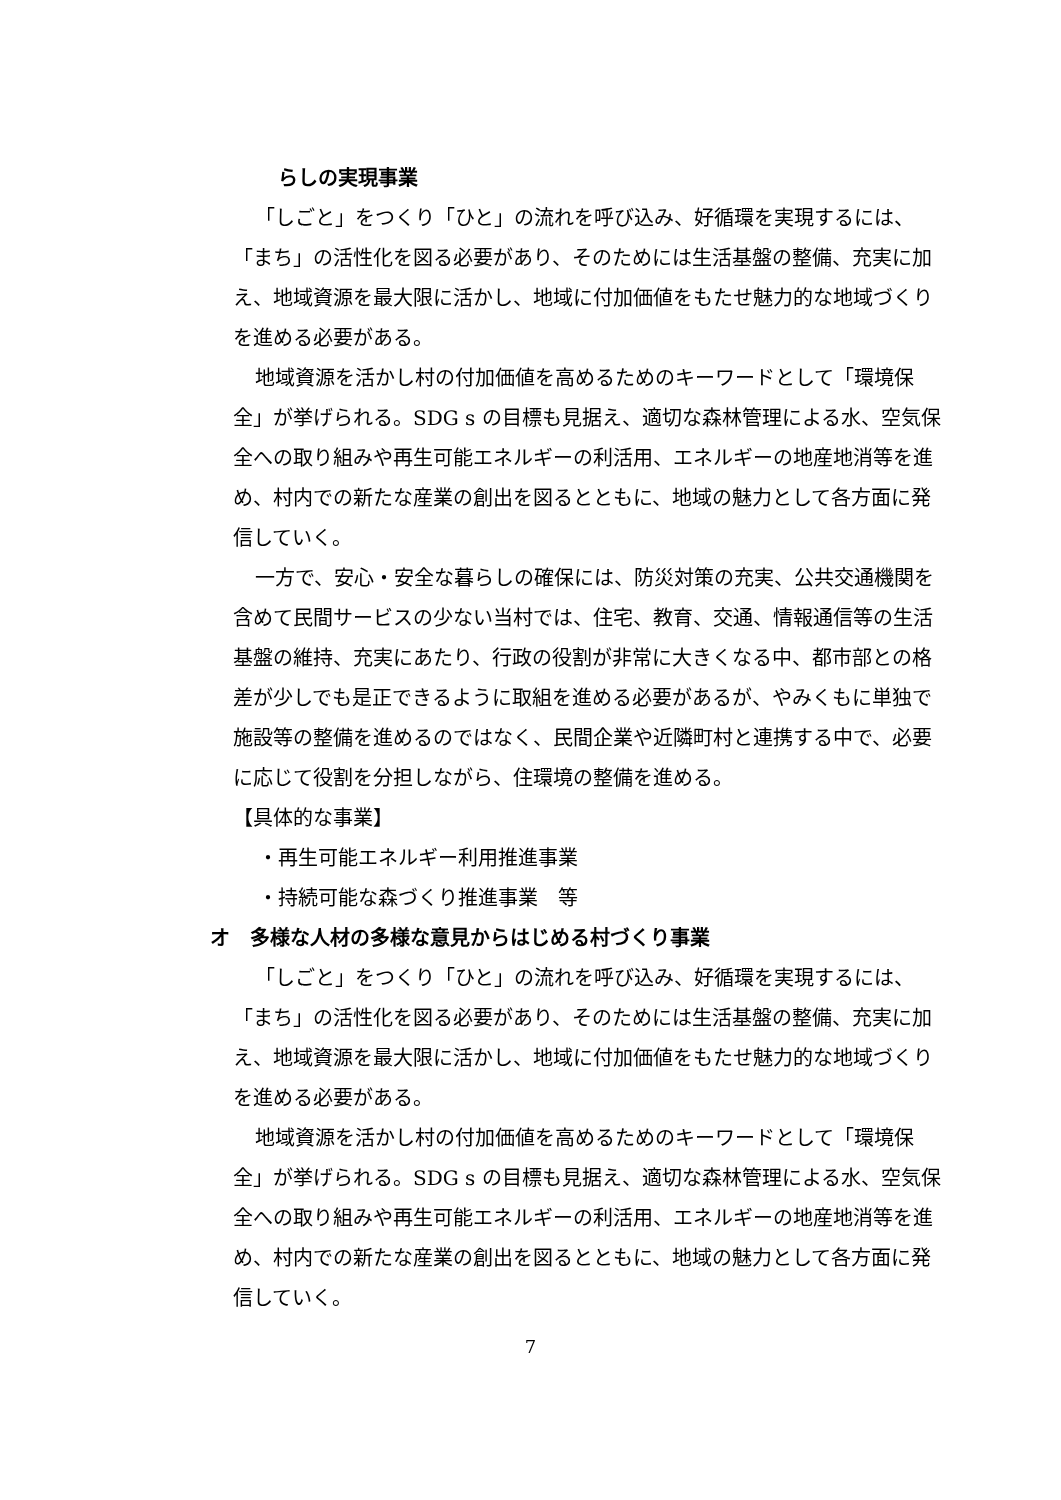らしの実現事業
「しごと」をつくり「ひと」の流れを呼び込み、好循環を実現するには、「まち」の活性化を図る必要があり、そのためには生活基盤の整備、充実に加え、地域資源を最大限に活かし、地域に付加価値をもたせ魅力的な地域づくりを進める必要がある。
地域資源を活かし村の付加価値を高めるためのキーワードとして「環境保全」が挙げられる。SDG s の目標も見据え、適切な森林管理による水、空気保全への取り組みや再生可能エネルギーの利活用、エネルギーの地産地消等を進め、村内での新たな産業の創出を図るとともに、地域の魅力として各方面に発信していく。
一方で、安心・安全な暮らしの確保には、防災対策の充実、公共交通機関を含めて民間サービスの少ない当村では、住宅、教育、交通、情報通信等の生活基盤の維持、充実にあたり、行政の役割が非常に大きくなる中、都市部との格差が少しでも是正できるように取組を進める必要があるが、やみくもに単独で施設等の整備を進めるのではなく、民間企業や近隣町村と連携する中で、必要に応じて役割を分担しながら、住環境の整備を進める。
【具体的な事業】
・再生可能エネルギー利用推進事業
・持続可能な森づくり推進事業　等
オ　多様な人材の多様な意見からはじめる村づくり事業
「しごと」をつくり「ひと」の流れを呼び込み、好循環を実現するには、「まち」の活性化を図る必要があり、そのためには生活基盤の整備、充実に加え、地域資源を最大限に活かし、地域に付加価値をもたせ魅力的な地域づくりを進める必要がある。
地域資源を活かし村の付加価値を高めるためのキーワードとして「環境保全」が挙げられる。SDG s の目標も見据え、適切な森林管理による水、空気保全への取り組みや再生可能エネルギーの利活用、エネルギーの地産地消等を進め、村内での新たな産業の創出を図るとともに、地域の魅力として各方面に発信していく。
7